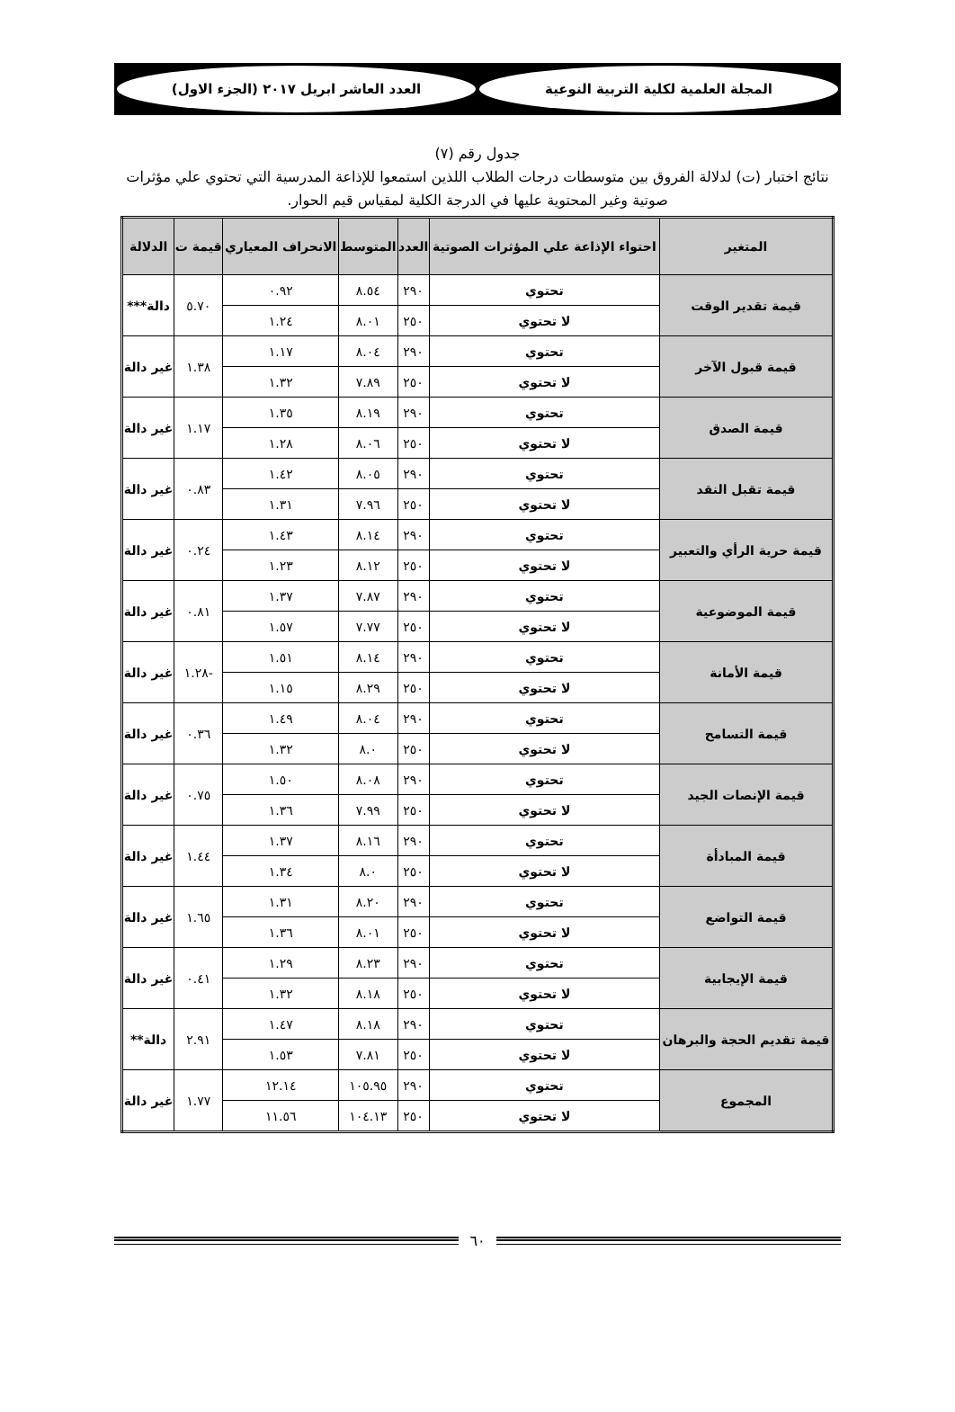المجلة العلمية لكلية التربية النوعية
العدد العاشر ابريل ٢٠١٧ (الجزء الاول)
جدول رقم (٧)
نتائج اختبار (ت) لدلالة الفروق بين متوسطات درجات الطلاب اللذين استمعوا للإذاعة المدرسية التي تحتوي علي مؤثرات صوتية وغير المحتوية عليها في الدرجة الكلية لمقياس قيم الحوار.
| المتغير | احتواء الإذاعة علي المؤثرات الصوتية | العدد | المتوسط | الانحراف المعياري | قيمة ت | الدلالة |
| --- | --- | --- | --- | --- | --- | --- |
| قيمة تقدير الوقت | تحتوي | ٢٩٠ | ٨.٥٤ | ٠.٩٢ | ٥.٧٠ | دالة*** |
| | لا تحتوي | ٢٥٠ | ٨.٠١ | ١.٢٤ | | |
| قيمة قبول الآخر | تحتوي | ٢٩٠ | ٨.٠٤ | ١.١٧ | ١.٣٨ | غير دالة |
| | لا تحتوي | ٢٥٠ | ٧.٨٩ | ١.٣٢ | | |
| قيمة الصدق | تحتوي | ٢٩٠ | ٨.١٩ | ١.٣٥ | ١.١٧ | غير دالة |
| | لا تحتوي | ٢٥٠ | ٨.٠٦ | ١.٢٨ | | |
| قيمة تقبل النقد | تحتوي | ٢٩٠ | ٨.٠٥ | ١.٤٢ | ٠.٨٣ | غير دالة |
| | لا تحتوي | ٢٥٠ | ٧.٩٦ | ١.٣١ | | |
| قيمة حرية الرأي والتعبير | تحتوي | ٢٩٠ | ٨.١٤ | ١.٤٣ | ٠.٢٤ | غير دالة |
| | لا تحتوي | ٢٥٠ | ٨.١٢ | ١.٢٣ | | |
| قيمة الموضوعية | تحتوي | ٢٩٠ | ٧.٨٧ | ١.٣٧ | ٠.٨١ | غير دالة |
| | لا تحتوي | ٢٥٠ | ٧.٧٧ | ١.٥٧ | | |
| قيمة الأمانة | تحتوي | ٢٩٠ | ٨.١٤ | ١.٥١ | -١.٢٨ | غير دالة |
| | لا تحتوي | ٢٥٠ | ٨.٢٩ | ١.١٥ | | |
| قيمة التسامح | تحتوي | ٢٩٠ | ٨.٠٤ | ١.٤٩ | ٠.٣٦ | غير دالة |
| | لا تحتوي | ٢٥٠ | ٨.٠ | ١.٣٢ | | |
| قيمة الإنصات الجيد | تحتوي | ٢٩٠ | ٨.٠٨ | ١.٥٠ | ٠.٧٥ | غير دالة |
| | لا تحتوي | ٢٥٠ | ٧.٩٩ | ١.٣٦ | | |
| قيمة المبادأة | تحتوي | ٢٩٠ | ٨.١٦ | ١.٣٧ | ١.٤٤ | غير دالة |
| | لا تحتوي | ٢٥٠ | ٨.٠ | ١.٣٤ | | |
| قيمة التواضع | تحتوي | ٢٩٠ | ٨.٢٠ | ١.٣١ | ١.٦٥ | غير دالة |
| | لا تحتوي | ٢٥٠ | ٨.٠١ | ١.٣٦ | | |
| قيمة الإيجابية | تحتوي | ٢٩٠ | ٨.٢٣ | ١.٢٩ | ٠.٤١ | غير دالة |
| | لا تحتوي | ٢٥٠ | ٨.١٨ | ١.٣٢ | | |
| قيمة تقديم الحجة والبرهان | تحتوي | ٢٩٠ | ٨.١٨ | ١.٤٧ | ٢.٩١ | دالة** |
| | لا تحتوي | ٢٥٠ | ٧.٨١ | ١.٥٣ | | |
| المجموع | تحتوي | ٢٩٠ | ١٠٥.٩٥ | ١٢.١٤ | ١.٧٧ | غير دالة |
| | لا تحتوي | ٢٥٠ | ١٠٤.١٣ | ١١.٥٦ | | |
٦٠